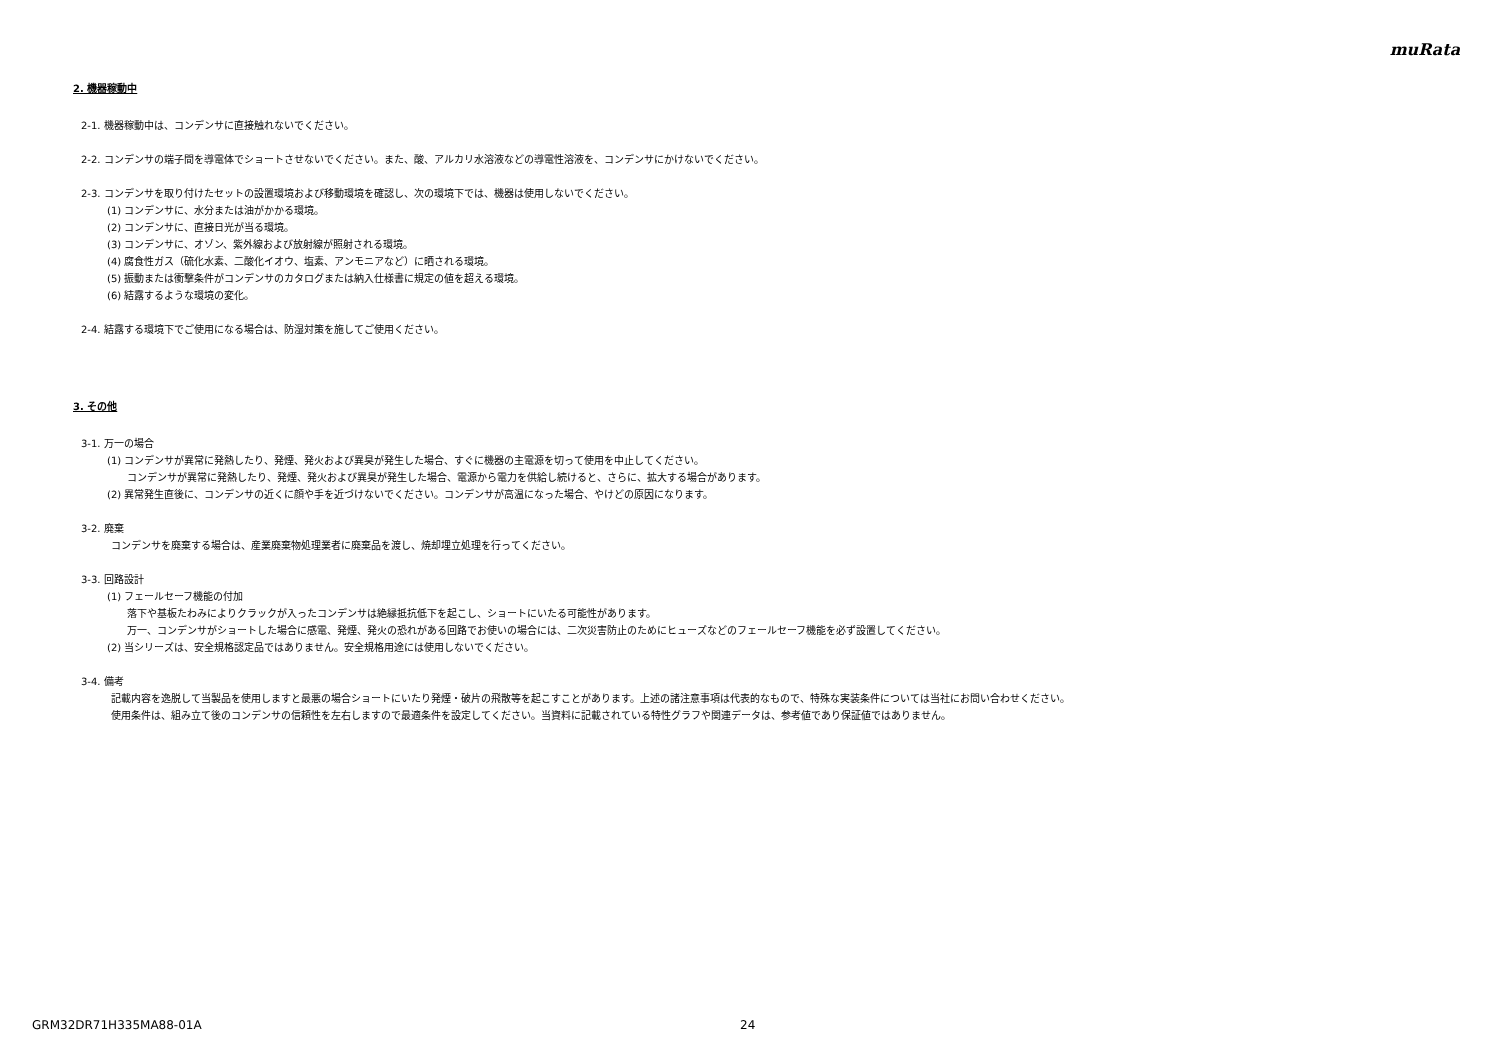muRata
2. 機器稼動中
2-1. 機器稼動中は、コンデンサに直接触れないでください。
2-2. コンデンサの端子間を導電体でショートさせないでください。また、酸、アルカリ水溶液などの導電性溶液を、コンデンサにかけないでください。
2-3. コンデンサを取り付けたセットの設置環境および移動環境を確認し、次の環境下では、機器は使用しないでください。
(1) コンデンサに、水分または油がかかる環境。
(2) コンデンサに、直接日光が当る環境。
(3) コンデンサに、オゾン、紫外線および放射線が照射される環境。
(4) 腐食性ガス（硫化水素、二酸化イオウ、塩素、アンモニアなど）に晒される環境。
(5) 振動または衝撃条件がコンデンサのカタログまたは納入仕様書に規定の値を超える環境。
(6) 結露するような環境の変化。
2-4. 結露する環境下でご使用になる場合は、防湿対策を施してご使用ください。
3. その他
3-1. 万一の場合
(1) コンデンサが異常に発熱したり、発煙、発火および異臭が発生した場合、すぐに機器の主電源を切って使用を中止してください。
コンデンサが異常に発熱したり、発煙、発火および異臭が発生した場合、電源から電力を供給し続けると、さらに、拡大する場合があります。
(2) 異常発生直後に、コンデンサの近くに顔や手を近づけないでください。コンデンサが高温になった場合、やけどの原因になります。
3-2. 廃棄
コンデンサを廃棄する場合は、産業廃棄物処理業者に廃棄品を渡し、焼却埋立処理を行ってください。
3-3. 回路設計
(1) フェールセーフ機能の付加
落下や基板たわみによりクラックが入ったコンデンサは絶縁抵抗低下を起こし、ショートにいたる可能性があります。
万一、コンデンサがショートした場合に感電、発煙、発火の恐れがある回路でお使いの場合には、二次災害防止のためにヒューズなどのフェールセーフ機能を必ず設置してください。
(2) 当シリーズは、安全規格認定品ではありません。安全規格用途には使用しないでください。
3-4. 備考
記載内容を逸脱して当製品を使用しますと最悪の場合ショートにいたり発煙・破片の飛散等を起こすことがあります。上述の諸注意事項は代表的なもので、特殊な実装条件については当社にお問い合わせください。
使用条件は、組み立て後のコンデンサの信頼性を左右しますので最適条件を設定してください。当資料に記載されている特性グラフや関連データは、参考値であり保証値ではありません。
GRM32DR71H335MA88-01A 24